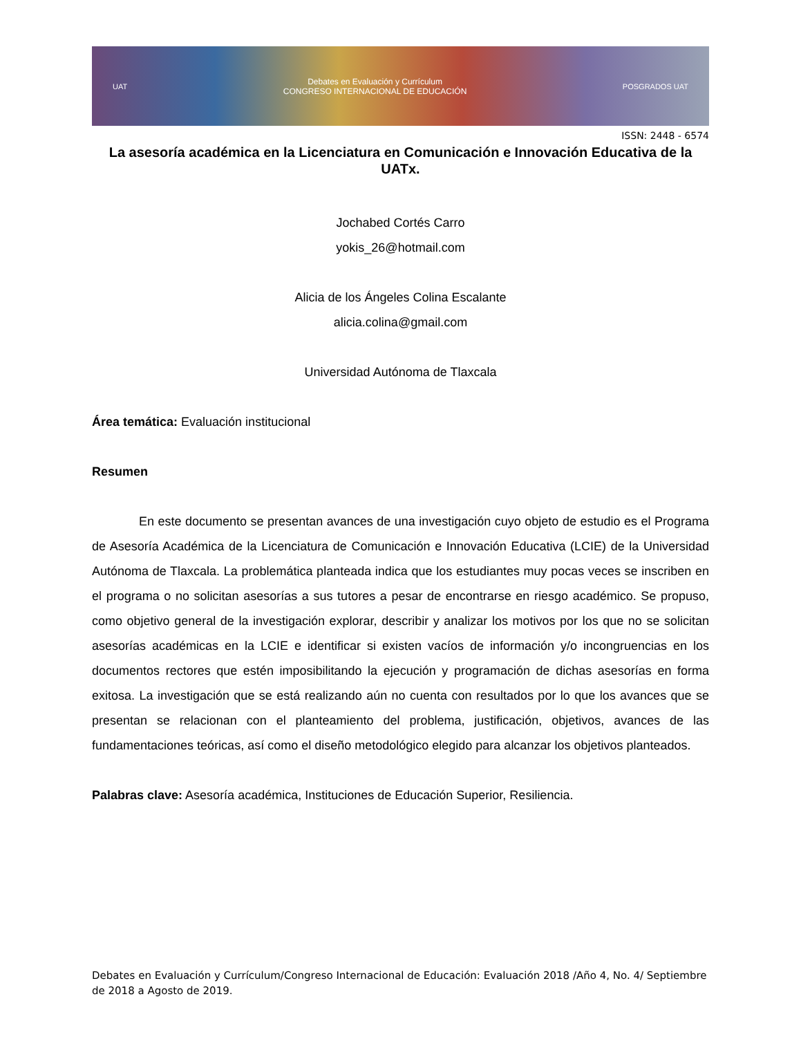UAT Debates en Evaluación y Currículum
CONGRESO INTERNACIONAL DE EDUCACIÓN POSGRADOS UAT
ISSN: 2448 - 6574
La asesoría académica en la Licenciatura en Comunicación e Innovación Educativa de la UATx.
Jochabed Cortés Carro
yokis_26@hotmail.com
Alicia de los Ángeles Colina Escalante
alicia.colina@gmail.com
Universidad Autónoma de Tlaxcala
Área temática: Evaluación institucional
Resumen
En este documento se presentan avances de una investigación cuyo objeto de estudio es el Programa de Asesoría Académica de la Licenciatura de Comunicación e Innovación Educativa (LCIE) de la Universidad Autónoma de Tlaxcala. La problemática planteada indica que los estudiantes muy pocas veces se inscriben en el programa o no solicitan asesorías a sus tutores a pesar de encontrarse en riesgo académico. Se propuso, como objetivo general de la investigación explorar, describir y analizar los motivos por los que no se solicitan asesorías académicas en la LCIE e identificar si existen vacíos de información y/o incongruencias en los documentos rectores que estén imposibilitando la ejecución y programación de dichas asesorías en forma exitosa. La investigación que se está realizando aún no cuenta con resultados por lo que los avances que se presentan se relacionan con el planteamiento del problema, justificación, objetivos, avances de las fundamentaciones teóricas, así como el diseño metodológico elegido para alcanzar los objetivos planteados.
Palabras clave: Asesoría académica, Instituciones de Educación Superior, Resiliencia.
Debates en Evaluación y Currículum/Congreso Internacional de Educación: Evaluación 2018 /Año 4, No. 4/ Septiembre de 2018 a Agosto de 2019.